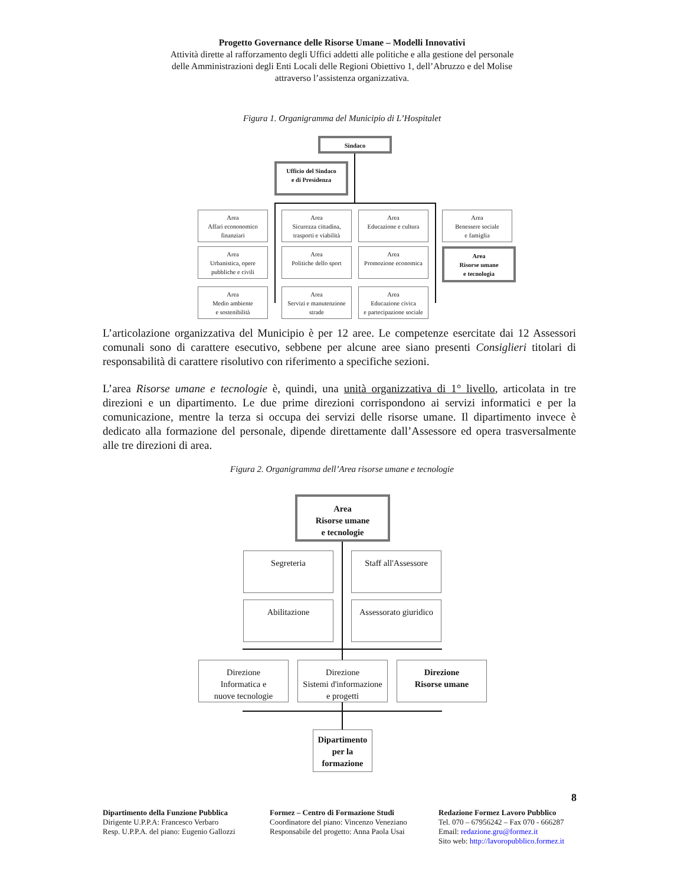Progetto Governance delle Risorse Umane – Modelli Innovativi
Attività dirette al rafforzamento degli Uffici addetti alle politiche e alla gestione del personale
delle Amministrazioni degli Enti Locali delle Regioni Obiettivo 1, dell’Abruzzo e del Molise
attraverso l’assistenza organizzativa.
Figura 1. Organigramma del Municipio di L’Hospitalet
Sindaco
Ufficio del Sindaco
e di Presidenza
Area
Affari econonomico finanziari
Area
Sicurezza cittadina, trasporti e viabilità
Area
Educazione e cultura
Area
Benessere sociale
e famiglia
Area
Urbanistica, opere pubbliche e civili
Area
Politiche dello sport
Area
Promozione economica
Area
Risorse umane
e tecnologia
Area
Medio ambiente
e sostenibilità
Area
Servizi e manutenzione strade
Area
Educazione civica
e partecipazione sociale
L’articolazione organizzativa del Municipio è per 12 aree. Le competenze esercitate dai 12 Assessori comunali sono di carattere esecutivo, sebbene per alcune aree siano presenti Consiglieri titolari di responsabilità di carattere risolutivo con riferimento a specifiche sezioni.
L’area Risorse umane e tecnologie è, quindi, una unità organizzativa di 1° livello, articolata in tre direzioni e un dipartimento. Le due prime direzioni corrispondono ai servizi informatici e per la comunicazione, mentre la terza si occupa dei servizi delle risorse umane. Il dipartimento invece è dedicato alla formazione del personale, dipende direttamente dall’Assessore ed opera trasversalmente alle tre direzioni di area.
Figura 2. Organigramma dell’Area risorse umane e tecnologie
Area
Risorse umane
e tecnologie
Segreteria
Staff all'Assessore
Abilitazione
Assessorato giuridico
Direzione
Informatica e
nuove tecnologie
Direzione
Sistemi d'informazione
e progetti
Direzione
Risorse umane
Dipartimento per la formazione
8
Dipartimento della Funzione Pubblica
Dirigente U.P.P.A: Francesco Verbaro
Resp. U.P.P.A. del piano: Eugenio Gallozzi
Formez – Centro di Formazione Studi
Coordinatore del piano: Vincenzo Veneziano
Responsabile del progetto: Anna Paola Usai
Redazione Formez Lavoro Pubblico
Tel. 070 – 67956242 – Fax 070 - 666287
Email: redazione.gru@formez.it
Sito web: http://lavoropubblico.formez.it